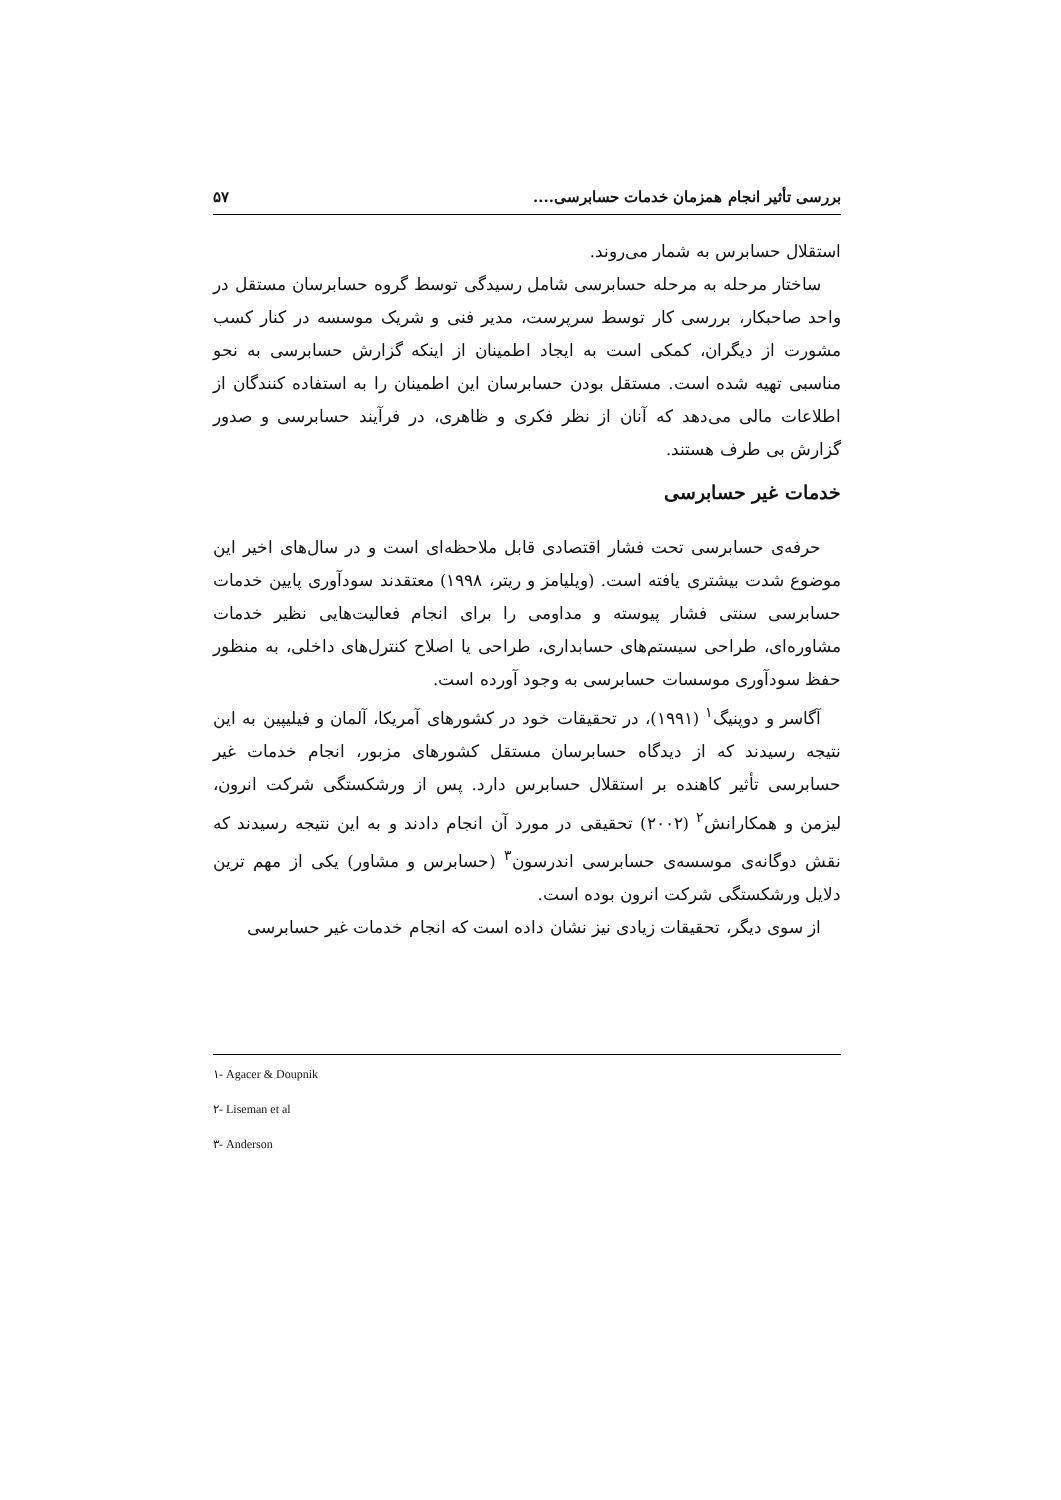بررسی تأثیر انجام همزمان خدمات حسابرسی.... ۵۷
استقلال حسابرس به شمار می‌روند.
ساختار مرحله به مرحله حسابرسی شامل رسیدگی توسط گروه حسابرسان مستقل در واحد صاحبکار، بررسی کار توسط سرپرست، مدیر فنی و شریک موسسه در کنار کسب مشورت از دیگران، کمکی است به ایجاد اطمینان از اینکه گزارش حسابرسی به نحو مناسبی تهیه شده است. مستقل بودن حسابرسان این اطمینان را به استفاده کنندگان از اطلاعات مالی می‌دهد که آنان از نظر فکری و ظاهری، در فرآیند حسابرسی و صدور گزارش بی طرف هستند.
خدمات غیر حسابرسی
حرفه‌ی حسابرسی تحت فشار اقتصادی قابل ملاحظه‌ای است و در سال‌های اخیر این موضوع شدت بیشتری یافته است. (ویلیامز و ریتر، ۱۹۹۸) معتقدند سودآوری پایین خدمات حسابرسی سنتی فشار پیوسته و مداومی را برای انجام فعالیت‌هایی نظیر خدمات مشاوره‌ای، طراحی سیستم‌های حسابداری، طراحی یا اصلاح کنترل‌های داخلی، به منظور حفظ سودآوری موسسات حسابرسی به وجود آورده است.
آگاسر و دوپنیگ<sup>۱</sup> (۱۹۹۱)، در تحقیقات خود در کشورهای آمریکا، آلمان و فیلیپین به این نتیجه رسیدند که از دیدگاه حسابرسان مستقل کشورهای مزبور، انجام خدمات غیر حسابرسی تأثیر کاهنده بر استقلال حسابرس دارد. پس از ورشکستگی شرکت انرون، لیزمن و همکارانش<sup>۲</sup> (۲۰۰۲) تحقیقی در مورد آن انجام دادند و به این نتیجه رسیدند که نقش دوگانه‌ی موسسه‌ی حسابرسی اندرسون<sup>۳</sup> (حسابرس و مشاور) یکی از مهم ترین دلایل ورشکستگی شرکت انرون بوده است.
از سوی دیگر، تحقیقات زیادی نیز نشان داده است که انجام خدمات غیر حسابرسی
۱- Agacer & Doupnik
۲- Liseman et al
۳- Anderson